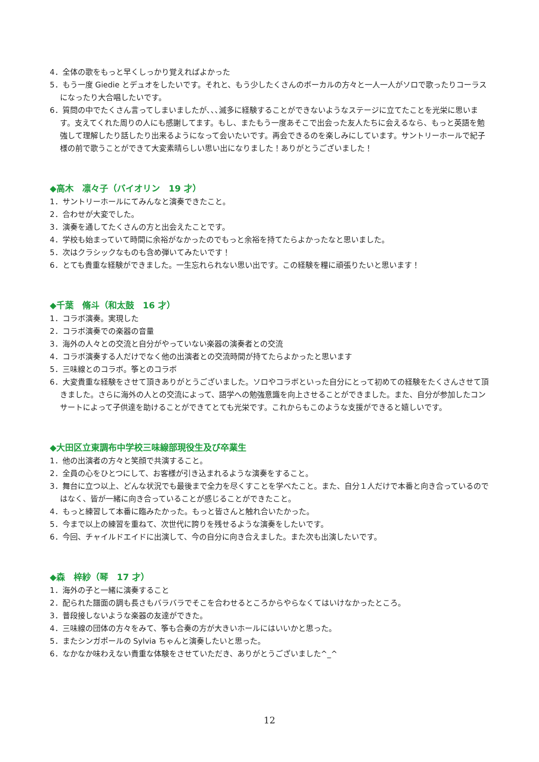4．全体の歌をもっと早くしっかり覚えればよかった
5．もう一度 Giedie とデュオをしたいです。それと、もう少したくさんのボーカルの方々と一人一人がソロで歌ったりコーラスになったり大合唱したいです。
6．質問の中でたくさん言ってしまいましたが､､､滅多に経験することができないようなステージに立てたことを光栄に思います。支えてくれた周りの人にも感謝してます。もし、またもう一度あそこで出会った友人たちに会えるなら、もっと英語を勉強して理解したり話したり出来るようになって会いたいです。再会できるのを楽しみにしています。サントリーホールで紀子様の前で歌うことができて大変素晴らしい思い出になりました！ありがとうございました！
◆高木　凛々子（バイオリン　19 才）
1．サントリーホールにてみんなと演奏できたこと。
2．合わせが大変でした。
3．演奏を通してたくさんの方と出会えたことです。
4．学校も始まっていて時間に余裕がなかったのでもっと余裕を持てたらよかったなと思いました。
5．次はクラシックなものも含め弾いてみたいです！
6．とても貴重な経験ができました。一生忘れられない思い出です。この経験を糧に頑張りたいと思います！
◆千葉　脩斗（和太鼓　16 才）
1．コラボ演奏。実現した
2．コラボ演奏での楽器の音量
3．海外の人々との交流と自分がやっていない楽器の演奏者との交流
4．コラボ演奏する人だけでなく他の出演者との交流時間が持てたらよかったと思います
5．三味線とのコラボ。筝とのコラボ
6．大変貴重な経験をさせて頂きありがとうございました。ソロやコラボといった自分にとって初めての経験をたくさんさせて頂きました。さらに海外の人との交流によって、語学への勉強意識を向上させることができました。また、自分が参加したコンサートによって子供達を助けることができてとても光栄です。これからもこのような支援ができると嬉しいです。
◆大田区立東調布中学校三味線部現役生及び卒業生
1．他の出演者の方々と笑顔で共演すること。
2．全員の心をひとつにして、お客様が引き込まれるような演奏をすること。
3．舞台に立つ以上、どんな状況でも最後まで全力を尽くすことを学べたこと。また、自分１人だけで本番と向き合っているのではなく、皆が一緒に向き合っていることが感じることができたこと。
4．もっと練習して本番に臨みたかった。もっと皆さんと触れ合いたかった。
5．今まで以上の練習を重ねて、次世代に誇りを残せるような演奏をしたいです。
6．今回、チャイルドエイドに出演して、今の自分に向き合えました。また次も出演したいです。
◆森　梓紗（琴　17 才）
1．海外の子と一緒に演奏すること
2．配られた譜面の調も長さもバラバラでそこを合わせるところからやらなくてはいけなかったところ。
3．普段接しないような楽器の友達ができた。
4．三味線の団体の方々をみて、筝も合奏の方が大きいホールにはいいかと思った。
5．またシンガポールの Sylvia ちゃんと演奏したいと思った。
6．なかなか味わえない貴重な体験をさせていただき、ありがとうございました^_^
12